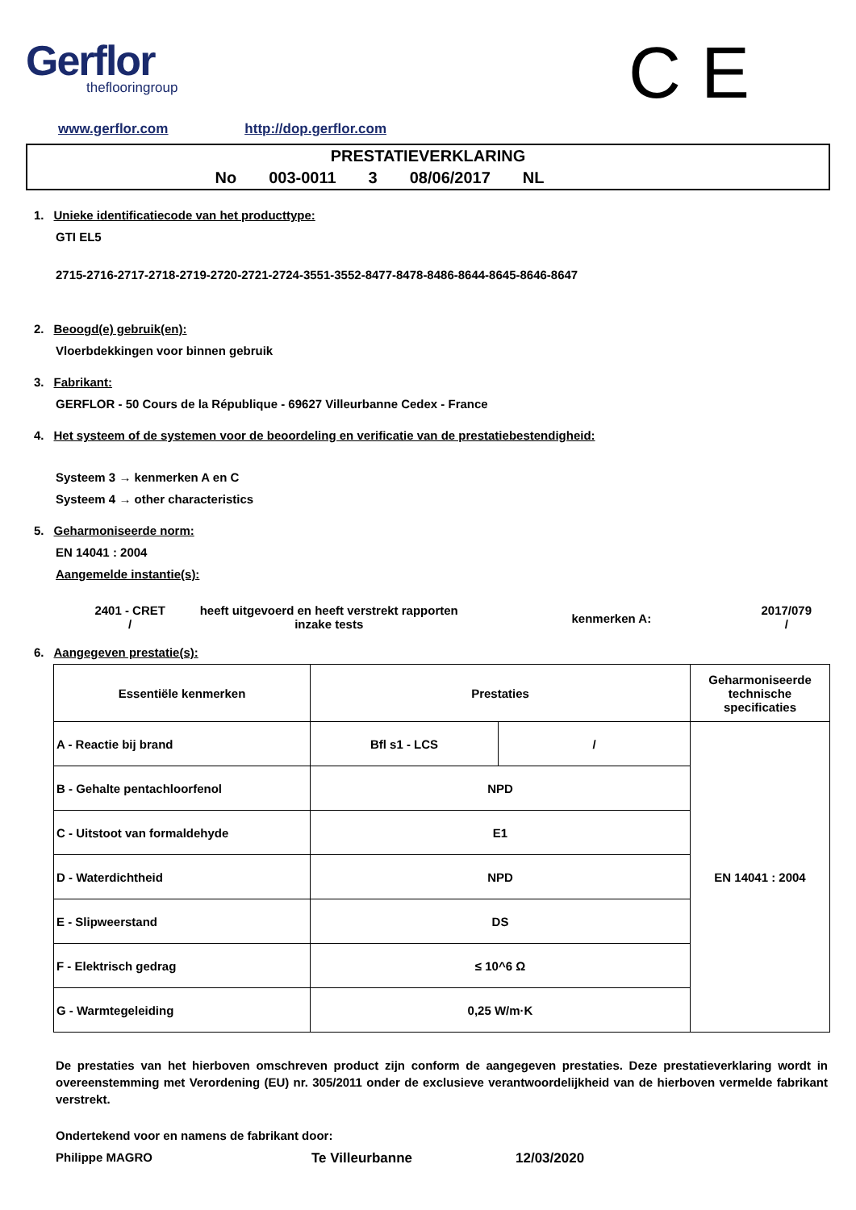Gerflor
theflooringroup
C E
www.gerflor.com http://dop.gerflor.com
PRESTATIEVERKLARING
No 003-0011 3 08/06/2017 NL
1. Unieke identificatiecode van het producttype:
GTI EL5
2715-2716-2717-2718-2719-2720-2721-2724-3551-3552-8477-8478-8486-8644-8645-8646-8647
2. Beoogd(e) gebruik(en):
Vloerbdekkingen voor binnen gebruik
3. Fabrikant:
GERFLOR - 50 Cours de la République - 69627 Villeurbanne Cedex - France
4. Het systeem of de systemen voor de beoordeling en verificatie van de prestatiebestendigheid:
Systeem 3 → kenmerken A en C
Systeem 4 → other characteristics
5. Geharmoniseerde norm:
EN 14041 : 2004
Aangemelde instantie(s):
2401 - CRET
/
heeft uitgevoerd en heeft verstrekt rapporten
inzake tests
kenmerken A:
2017/079
/
6. Aangegeven prestatie(s):
| Essentiële kenmerken | Prestaties | | Geharmoniseerde technische specificaties |
| --- | --- | --- | --- |
| A - Reactie bij brand | Bfl s1 - LCS | / | EN 14041 : 2004 |
| B - Gehalte pentachloorfenol | NPD | | |
| C - Uitstoot van formaldehyde | E1 | | |
| D - Waterdichtheid | NPD | | |
| E - Slipweerstand | DS | | |
| F - Elektrisch gedrag | ≤ 10^6 Ω | | |
| G - Warmtegeleiding | 0,25 W/m·K | | |
De prestaties van het hierboven omschreven product zijn conform de aangegeven prestaties. Deze prestatieverklaring wordt in overeenstemming met Verordening (EU) nr. 305/2011 onder de exclusieve verantwoordelijkheid van de hierboven vermelde fabrikant verstrekt.
Ondertekend voor en namens de fabrikant door:
Philippe MAGRO Te Villeurbanne 12/03/2020